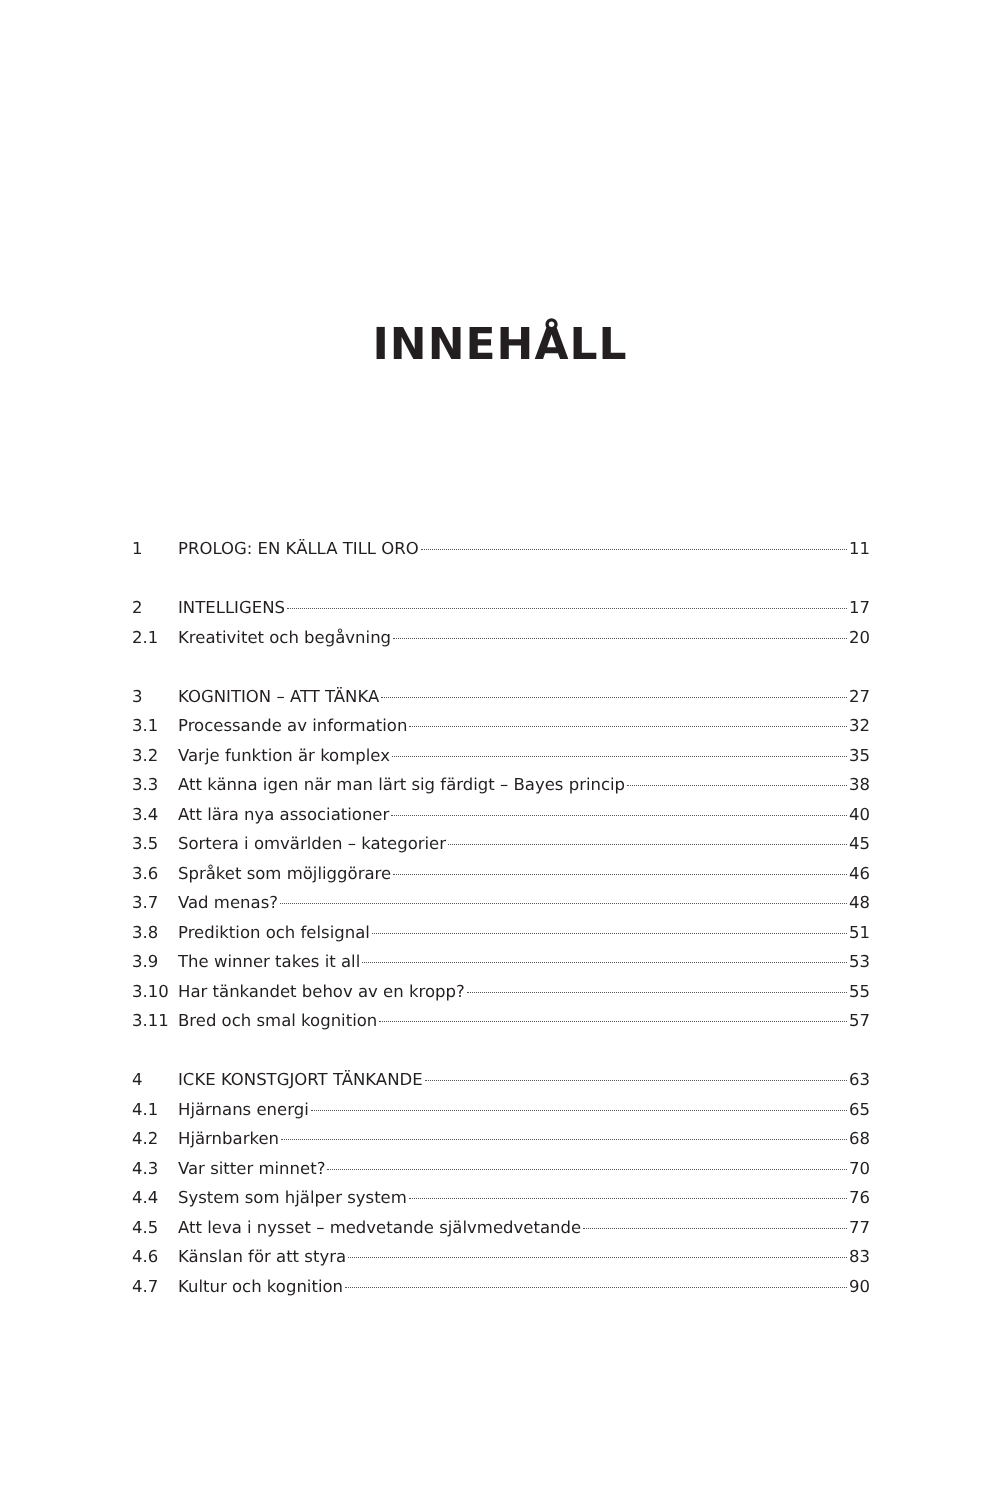INNEHÅLL
1 PROLOG: EN KÄLLA TILL ORO 11
2 INTELLIGENS 17
2.1 Kreativitet och begåvning 20
3 KOGNITION – ATT TÄNKA 27
3.1 Processande av information 32
3.2 Varje funktion är komplex 35
3.3 Att känna igen när man lärt sig färdigt – Bayes princip 38
3.4 Att lära nya associationer 40
3.5 Sortera i omvärlden – kategorier 45
3.6 Språket som möjliggörare 46
3.7 Vad menas? 48
3.8 Prediktion och felsignal 51
3.9 The winner takes it all 53
3.10 Har tänkandet behov av en kropp? 55
3.11 Bred och smal kognition 57
4 ICKE KONSTGJORT TÄNKANDE 63
4.1 Hjärnans energi 65
4.2 Hjärnbarken 68
4.3 Var sitter minnet? 70
4.4 System som hjälper system 76
4.5 Att leva i nysset – medvetande självmedvetande 77
4.6 Känslan för att styra 83
4.7 Kultur och kognition 90